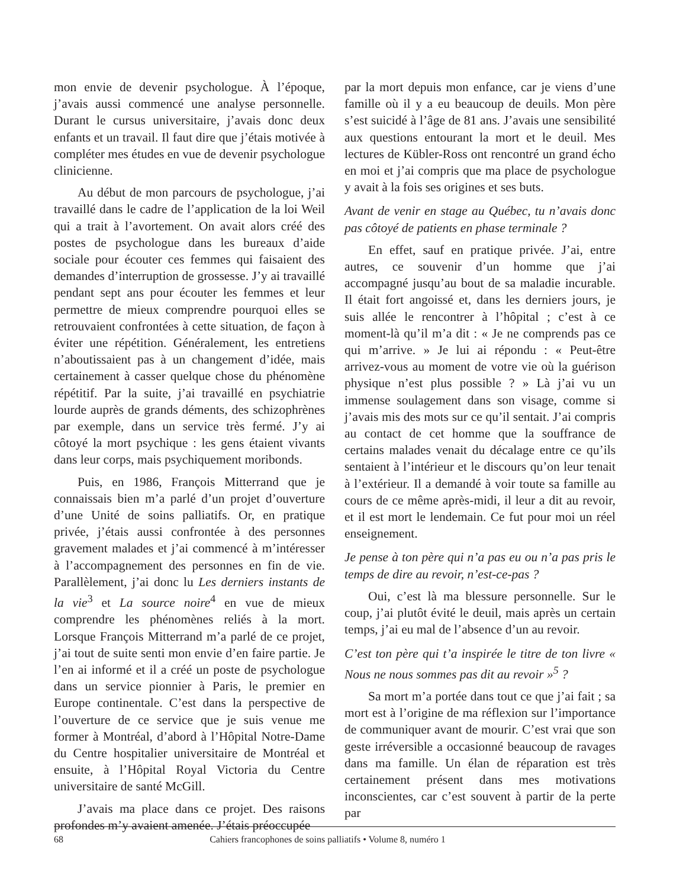mon envie de devenir psychologue. À l’époque, j’avais aussi commencé une analyse personnelle. Durant le cursus universitaire, j’avais donc deux enfants et un travail. Il faut dire que j’étais motivée à compléter mes études en vue de devenir psychologue clinicienne.
Au début de mon parcours de psychologue, j’ai travaillé dans le cadre de l’application de la loi Weil qui a trait à l’avortement. On avait alors créé des postes de psychologue dans les bureaux d’aide sociale pour écouter ces femmes qui faisaient des demandes d’interruption de grossesse. J’y ai travaillé pendant sept ans pour écouter les femmes et leur permettre de mieux comprendre pourquoi elles se retrouvaient confrontées à cette situation, de façon à éviter une répétition. Généralement, les entretiens n’aboutissaient pas à un changement d’idée, mais certainement à casser quelque chose du phénomène répétitif. Par la suite, j’ai travaillé en psychiatrie lourde auprès de grands déments, des schizophrènes par exemple, dans un service très fermé. J’y ai côtoyé la mort psychique : les gens étaient vivants dans leur corps, mais psychiquement moribonds.
Puis, en 1986, François Mitterrand que je connaissais bien m’a parlé d’un projet d’ouverture d’une Unité de soins palliatifs. Or, en pratique privée, j’étais aussi confrontée à des personnes gravement malades et j’ai commencé à m’intéresser à l’accompagnement des personnes en fin de vie. Parallèlement, j’ai donc lu Les derniers instants de la vie<sup>3</sup> et La source noire<sup>4</sup> en vue de mieux comprendre les phénomènes reliés à la mort. Lorsque François Mitterrand m’a parlé de ce projet, j’ai tout de suite senti mon envie d’en faire partie. Je l’en ai informé et il a créé un poste de psychologue dans un service pionnier à Paris, le premier en Europe continentale. C’est dans la perspective de l’ouverture de ce service que je suis venue me former à Montréal, d’abord à l’Hôpital Notre-Dame du Centre hospitalier universitaire de Montréal et ensuite, à l’Hôpital Royal Victoria du Centre universitaire de santé McGill.
J’avais ma place dans ce projet. Des raisons profondes m’y avaient amenée. J’étais préoccupée
par la mort depuis mon enfance, car je viens d’une famille où il y a eu beaucoup de deuils. Mon père s’est suicidé à l’âge de 81 ans. J’avais une sensibilité aux questions entourant la mort et le deuil. Mes lectures de Kübler-Ross ont rencontré un grand écho en moi et j’ai compris que ma place de psychologue y avait à la fois ses origines et ses buts.
Avant de venir en stage au Québec, tu n’avais donc pas côtoyé de patients en phase terminale ?
En effet, sauf en pratique privée. J’ai, entre autres, ce souvenir d’un homme que j’ai accompagné jusqu’au bout de sa maladie incurable. Il était fort angoissé et, dans les derniers jours, je suis allée le rencontrer à l’hôpital ; c’est à ce moment-là qu’il m’a dit : « Je ne comprends pas ce qui m’arrive. » Je lui ai répondu : « Peut-être arrivez-vous au moment de votre vie où la guérison physique n’est plus possible ? » Là j’ai vu un immense soulagement dans son visage, comme si j’avais mis des mots sur ce qu’il sentait. J’ai compris au contact de cet homme que la souffrance de certains malades venait du décalage entre ce qu’ils sentaient à l’intérieur et le discours qu’on leur tenait à l’extérieur. Il a demandé à voir toute sa famille au cours de ce même après-midi, il leur a dit au revoir, et il est mort le lendemain. Ce fut pour moi un réel enseignement.
Je pense à ton père qui n’a pas eu ou n’a pas pris le temps de dire au revoir, n’est-ce-pas ?
Oui, c’est là ma blessure personnelle. Sur le coup, j’ai plutôt évité le deuil, mais après un certain temps, j’ai eu mal de l’absence d’un au revoir.
C’est ton père qui t’a inspirée le titre de ton livre « Nous ne nous sommes pas dit au revoir »<sup>5</sup> ?
Sa mort m’a portée dans tout ce que j’ai fait ; sa mort est à l’origine de ma réflexion sur l’importance de communiquer avant de mourir. C’est vrai que son geste irréversible a occasionné beaucoup de ravages dans ma famille. Un élan de réparation est très certainement présent dans mes motivations inconscientes, car c’est souvent à partir de la perte par
68 Cahiers francophones de soins palliatifs • Volume 8, numéro 1